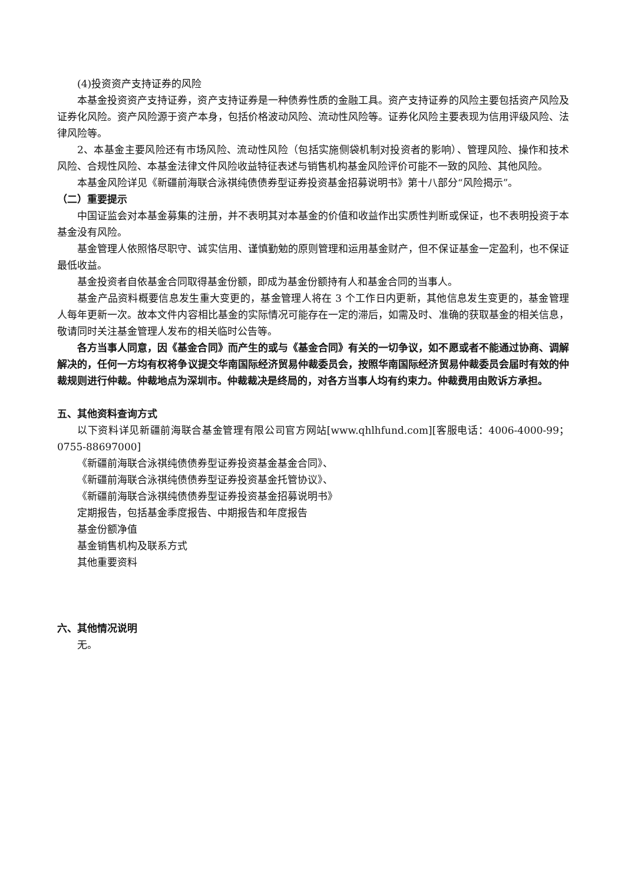(4)投资资产支持证券的风险
本基金投资资产支持证券，资产支持证券是一种债券性质的金融工具。资产支持证券的风险主要包括资产风险及证券化风险。资产风险源于资产本身，包括价格波动风险、流动性风险等。证券化风险主要表现为信用评级风险、法律风险等。
2、本基金主要风险还有市场风险、流动性风险（包括实施侧袋机制对投资者的影响）、管理风险、操作和技术风险、合规性风险、本基金法律文件风险收益特征表述与销售机构基金风险评价可能不一致的风险、其他风险。
本基金风险详见《新疆前海联合泳祺纯债债券型证券投资基金招募说明书》第十八部分“风险揭示”。
（二）重要提示
中国证监会对本基金募集的注册，并不表明其对本基金的价值和收益作出实质性判断或保证，也不表明投资于本基金没有风险。
基金管理人依照恪尽职守、诚实信用、谨慎勤勉的原则管理和运用基金财产，但不保证基金一定盈利，也不保证最低收益。
基金投资者自依基金合同取得基金份额，即成为基金份额持有人和基金合同的当事人。
基金产品资料概要信息发生重大变更的，基金管理人将在 3 个工作日内更新，其他信息发生变更的，基金管理人每年更新一次。故本文件内容相比基金的实际情况可能存在一定的滞后，如需及时、准确的获取基金的相关信息，敬请同时关注基金管理人发布的相关临时公告等。
各方当事人同意，因《基金合同》而产生的或与《基金合同》有关的一切争议，如不愿或者不能通过协商、调解解决的，任何一方均有权将争议提交华南国际经济贸易仲裁委员会，按照华南国际经济贸易仲裁委员会届时有效的仲裁规则进行仲裁。仲裁地点为深圳市。仲裁裁决是终局的，对各方当事人均有约束力。仲裁费用由败诉方承担。
五、其他资料查询方式
以下资料详见新疆前海联合基金管理有限公司官方网站[www.qhlhfund.com][客服电话：4006-4000-99；0755-88697000]
《新疆前海联合泳祺纯债债券型证券投资基金基金合同》、
《新疆前海联合泳祺纯债债券型证券投资基金托管协议》、
《新疆前海联合泳祺纯债债券型证券投资基金招募说明书》
定期报告，包括基金季度报告、中期报告和年度报告
基金份额净值
基金销售机构及联系方式
其他重要资料
六、其他情况说明
无。